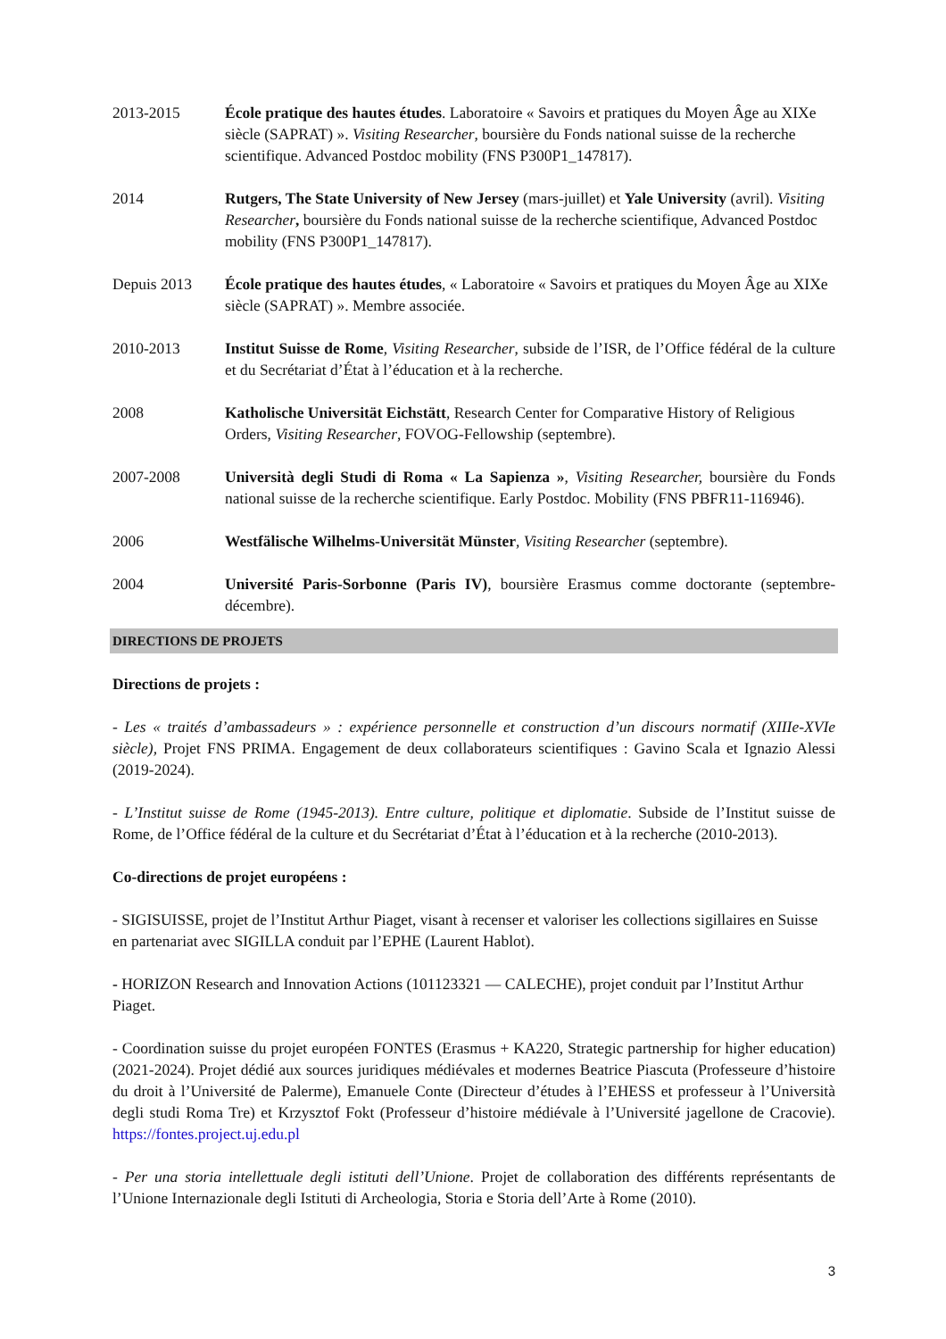2013-2015 École pratique des hautes études. Laboratoire « Savoirs et pratiques du Moyen Âge au XIXe siècle (SAPRAT) ». Visiting Researcher, boursière du Fonds national suisse de la recherche scientifique. Advanced Postdoc mobility (FNS P300P1_147817).
2014 Rutgers, The State University of New Jersey (mars-juillet) et Yale University (avril). Visiting Researcher, boursière du Fonds national suisse de la recherche scientifique, Advanced Postdoc mobility (FNS P300P1_147817).
Depuis 2013 École pratique des hautes études, « Laboratoire « Savoirs et pratiques du Moyen Âge au XIXe siècle (SAPRAT) ». Membre associée.
2010-2013 Institut Suisse de Rome, Visiting Researcher, subside de l’ISR, de l’Office fédéral de la culture et du Secrétariat d’État à l’éducation et à la recherche.
2008 Katholische Universität Eichstätt, Research Center for Comparative History of Religious Orders, Visiting Researcher, FOVOG-Fellowship (septembre).
2007-2008 Università degli Studi di Roma « La Sapienza », Visiting Researcher, boursière du Fonds national suisse de la recherche scientifique. Early Postdoc. Mobility (FNS PBFR11-116946).
2006 Westfälische Wilhelms-Universität Münster, Visiting Researcher (septembre).
2004 Université Paris-Sorbonne (Paris IV), boursière Erasmus comme doctorante (septembre-décembre).
DIRECTIONS DE PROJETS
Directions de projets :
- Les « traités d’ambassadeurs » : expérience personnelle et construction d’un discours normatif (XIIIe-XVIe siècle), Projet FNS PRIMA. Engagement de deux collaborateurs scientifiques : Gavino Scala et Ignazio Alessi (2019-2024).
- L’Institut suisse de Rome (1945-2013). Entre culture, politique et diplomatie. Subside de l’Institut suisse de Rome, de l’Office fédéral de la culture et du Secrétariat d’État à l’éducation et à la recherche (2010-2013).
Co-directions de projet européens :
- SIGISUISSE, projet de l’Institut Arthur Piaget, visant à recenser et valoriser les collections sigillaires en Suisse en partenariat avec SIGILLA conduit par l’EPHE (Laurent Hablot).
- HORIZON Research and Innovation Actions (101123321 — CALECHE), projet conduit par l’Institut Arthur Piaget.
- Coordination suisse du projet européen FONTES (Erasmus + KA220, Strategic partnership for higher education) (2021-2024). Projet dédié aux sources juridiques médiévales et modernes Beatrice Piascuta (Professeure d’histoire du droit à l’Université de Palerme), Emanuele Conte (Directeur d’études à l’EHESS et professeur à l’Università degli studi Roma Tre) et Krzysztof Fokt (Professeur d’histoire médiévale à l’Université jagellone de Cracovie). https://fontes.project.uj.edu.pl
- Per una storia intellettuale degli istituti dell’Unione. Projet de collaboration des différents représentants de l’Unione Internazionale degli Istituti di Archeologia, Storia e Storia dell’Arte à Rome (2010).
3